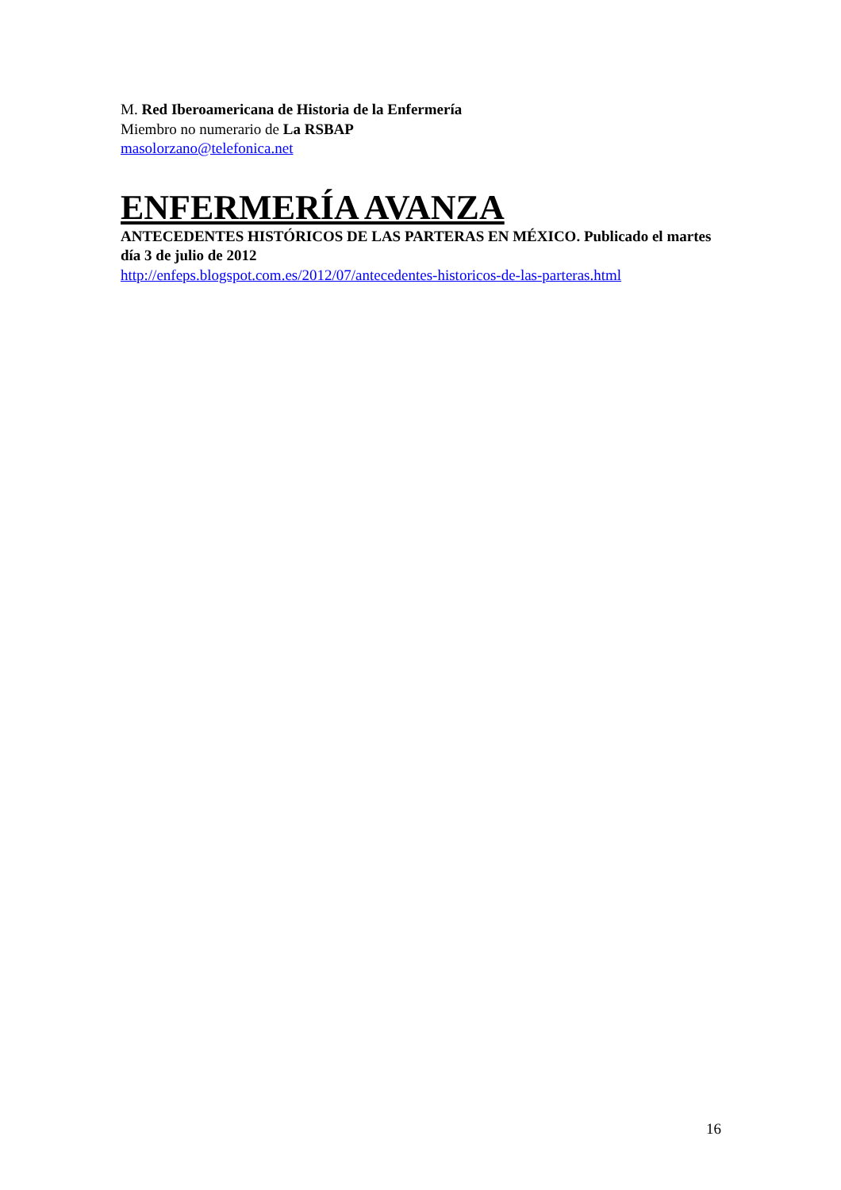M. Red Iberoamericana de Historia de la Enfermería
Miembro no numerario de La RSBAP
masolorzano@telefonica.net
ENFERMERÍA AVANZA
ANTECEDENTES HISTÓRICOS DE LAS PARTERAS EN MÉXICO. Publicado el martes día 3 de julio de 2012
http://enfeps.blogspot.com.es/2012/07/antecedentes-historicos-de-las-parteras.html
16